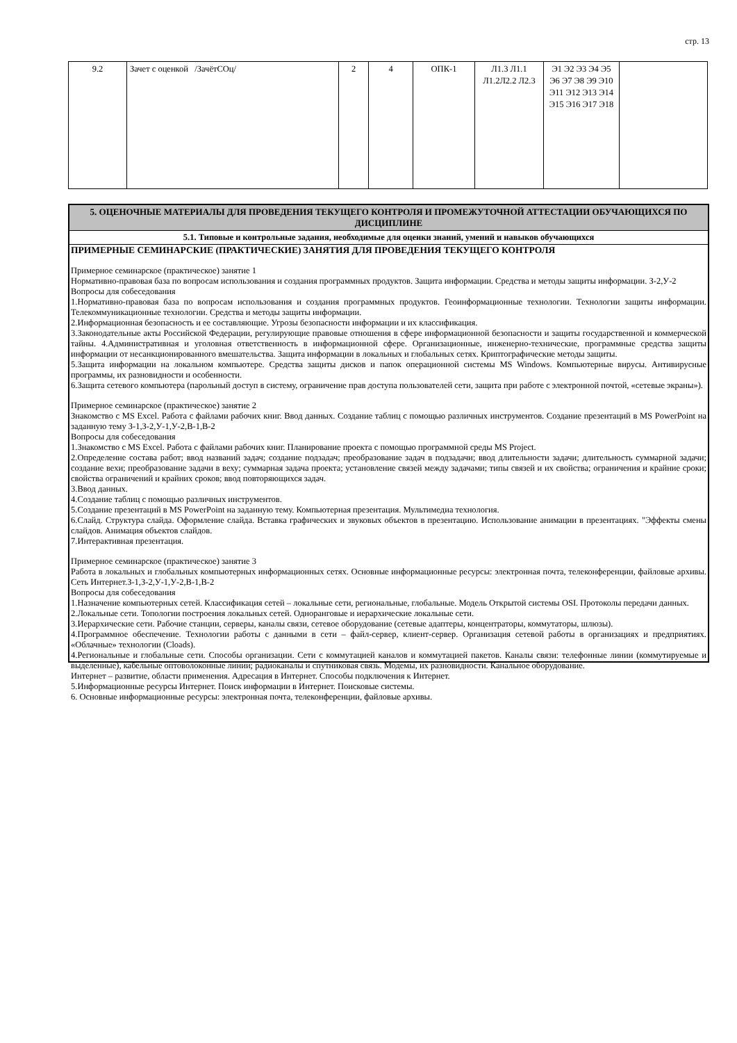стр. 13
| 9.2 | Зачет с оценкой /ЗачётСОц/ | 2 | 4 | ОПК-1 | Л1.3 Л1.1 Л1.2Л2.2 Л2.3 | Э1 Э2 Э3 Э4 Э5 Э6 Э7 Э8 Э9 Э10 Э11 Э12 Э13 Э14 Э15 Э16 Э17 Э18 | |
5. ОЦЕНОЧНЫЕ МАТЕРИАЛЫ ДЛЯ ПРОВЕДЕНИЯ ТЕКУЩЕГО КОНТРОЛЯ И ПРОМЕЖУТОЧНОЙ АТТЕСТАЦИИ ОБУЧАЮЩИХСЯ ПО ДИСЦИПЛИНЕ
5.1. Типовые и контрольные задания, необходимые для оценки знаний, умений и навыков обучающихся
ПРИМЕРНЫЕ СЕМИНАРСКИЕ (ПРАКТИЧЕСКИЕ) ЗАНЯТИЯ ДЛЯ ПРОВЕДЕНИЯ ТЕКУЩЕГО КОНТРОЛЯ
Примерное семинарское (практическое) занятие 1
Нормативно-правовая база по вопросам использования и создания программных продуктов. Защита информации. Средства и методы защиты информации. З-2,У-2
Вопросы для собеседования
1.Нормативно-правовая база по вопросам использования и создания программных продуктов. Геоинформационные технологии. Технологии защиты информации. Телекоммуникационные технологии. Средства и методы защиты информации.
2.Информационная безопасность и ее составляющие. Угрозы безопасности информации и их классификация.
3.Законодательные акты Российской Федерации, регулирующие правовые отношения в сфере информационной безопасности и защиты государственной и коммерческой тайны. 4.Административная и уголовная ответственность в информационной сфере. Организационные, инженерно-технические, программные средства защиты информации от несанкционированного вмешательства. Защита информации в локальных и глобальных сетях. Криптографические методы защиты.
5.Защита информации на локальном компьютере. Средства защиты дисков и папок операционной системы MS Windows. Компьютерные вирусы. Антивирусные программы, их разновидности и особенности.
6.Защита сетевого компьютера (парольный доступ в систему, ограничение прав доступа пользователей сети, защита при работе с электронной почтой, «сетевые экраны»).
Примерное семинарское (практическое) занятие 2
Знакомство с MS Excel. Работа с файлами рабочих книг. Ввод данных. Создание таблиц с помощью различных инструментов. Создание презентаций в MS PowerPoint на заданную тему З-1,З-2,У-1,У-2,В-1,В-2
Вопросы для собеседования
1.Знакомство с MS Excel. Работа с файлами рабочих книг. Планирование проекта с помощью программной среды MS Project.
2.Определение состава работ; ввод названий задач; создание подзадач; преобразование задач в подзадачи; ввод длительности задачи; длительность суммарной задачи; создание вехи; преобразование задачи в веху; суммарная задача проекта; установление связей между задачами; типы связей и их свойства; ограничения и крайние сроки; свойства ограничений и крайних сроков; ввод повторяющихся задач.
3.Ввод данных.
4.Создание таблиц с помощью различных инструментов.
5.Создание презентаций в MS PowerPoint на заданную тему. Компьютерная презентация. Мультимедиа технология.
6.Слайд. Структура слайда. Оформление слайда. Вставка графических и звуковых объектов в презентацию. Использование анимации в презентациях. "Эффекты смены слайдов. Анимация объектов слайдов.
7.Интерактивная презентация.
Примерное семинарское (практическое) занятие 3
Работа в локальных и глобальных компьютерных информационных сетях. Основные информационные ресурсы: электронная почта, телеконференции, файловые архивы. Сеть Интернет.З-1,З-2,У-1,У-2,В-1,В-2
Вопросы для собеседования
1.Назначение компьютерных сетей. Классификация сетей – локальные сети, региональные, глобальные. Модель Открытой системы OSI. Протоколы передачи данных.
2.Локальные сети. Топологии построения локальных сетей. Одноранговые и иерархические локальные сети.
3.Иерархические сети. Рабочие станции, серверы, каналы связи, сетевое оборудование (сетевые адаптеры, концентраторы, коммутаторы, шлюзы).
4.Программное обеспечение. Технологии работы с данными в сети – файл-сервер, клиент-сервер. Организация сетевой работы в организациях и предприятиях. «Облачные» технологии (Cloads).
4.Региональные и глобальные сети. Способы организации. Сети с коммутацией каналов и коммутацией пакетов. Каналы связи: телефонные линии (коммутируемые и выделенные), кабельные оптоволоконные линии; радиоканалы и спутниковая связь. Модемы, их разновидности. Канальное оборудование.
Интернет – развитие, области применения. Адресация в Интернет. Способы подключения к Интернет.
5.Информационные ресурсы Интернет. Поиск информации в Интернет. Поисковые системы.
6. Основные информационные ресурсы: электронная почта, телеконференции, файловые архивы.